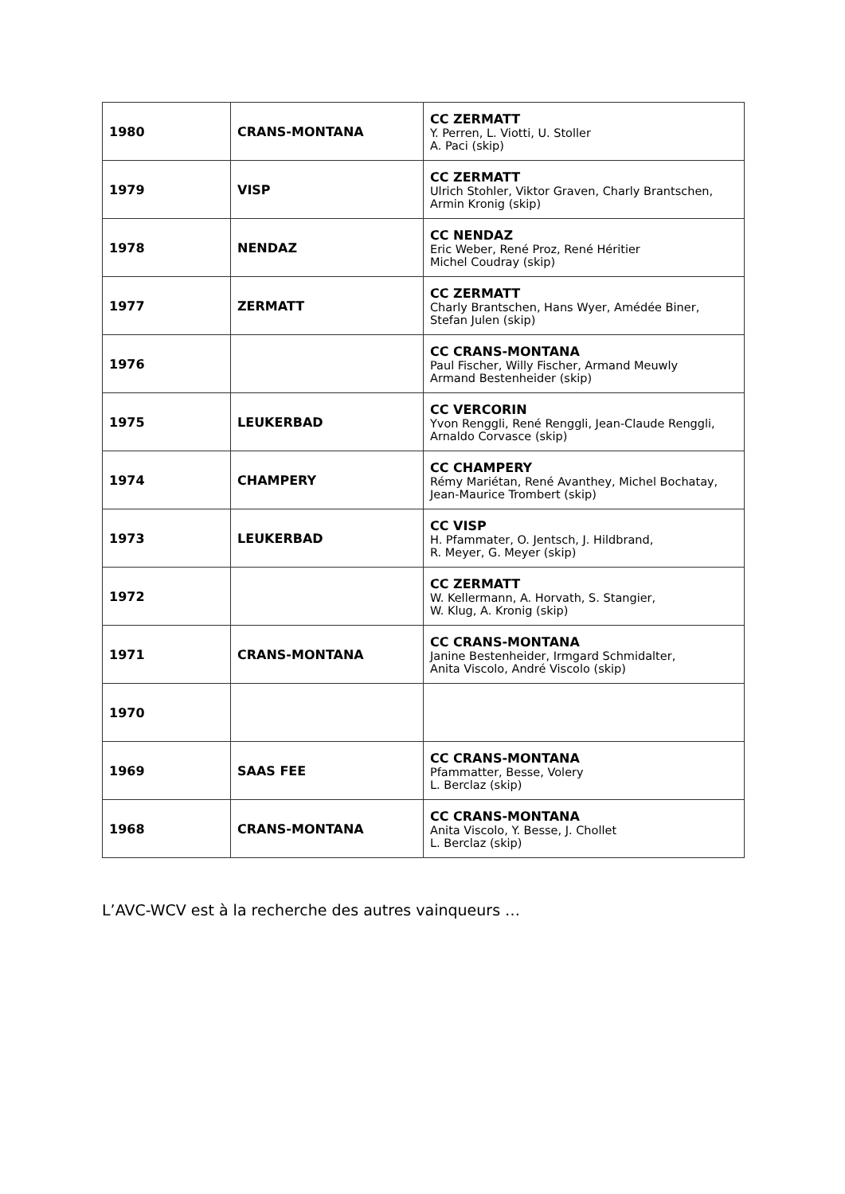| 1980 | CRANS-MONTANA | CC ZERMATT Y. Perren, L. Viotti, U. Stoller A. Paci (skip) |
| 1979 | VISP | CC ZERMATT Ulrich Stohler, Viktor Graven, Charly Brantschen, Armin Kronig (skip) |
| 1978 | NENDAZ | CC NENDAZ Eric Weber, René Proz, René Héritier Michel Coudray (skip) |
| 1977 | ZERMATT | CC ZERMATT Charly Brantschen, Hans Wyer, Amédée Biner, Stefan Julen (skip) |
| 1976 | | CC CRANS-MONTANA Paul Fischer, Willy Fischer, Armand Meuwly Armand Bestenheider (skip) |
| 1975 | LEUKERBAD | CC VERCORIN Yvon Renggli, René Renggli, Jean-Claude Renggli, Arnaldo Corvasce (skip) |
| 1974 | CHAMPERY | CC CHAMPERY Rémy Mariétan, René Avanthey, Michel Bochatay, Jean-Maurice Trombert (skip) |
| 1973 | LEUKERBAD | CC VISP H. Pfammater, O. Jentsch, J. Hildbrand, R. Meyer, G. Meyer (skip) |
| 1972 | | CC ZERMATT W. Kellermann, A. Horvath, S. Stangier, W. Klug, A. Kronig (skip) |
| 1971 | CRANS-MONTANA | CC CRANS-MONTANA Janine Bestenheider, Irmgard Schmidalter, Anita Viscolo, André Viscolo (skip) |
| 1970 | | |
| 1969 | SAAS FEE | CC CRANS-MONTANA Pfammatter, Besse, Volery L. Berclaz (skip) |
| 1968 | CRANS-MONTANA | CC CRANS-MONTANA Anita Viscolo, Y. Besse, J. Chollet L. Berclaz (skip) |
L’AVC-WCV est à la recherche des autres vainqueurs …